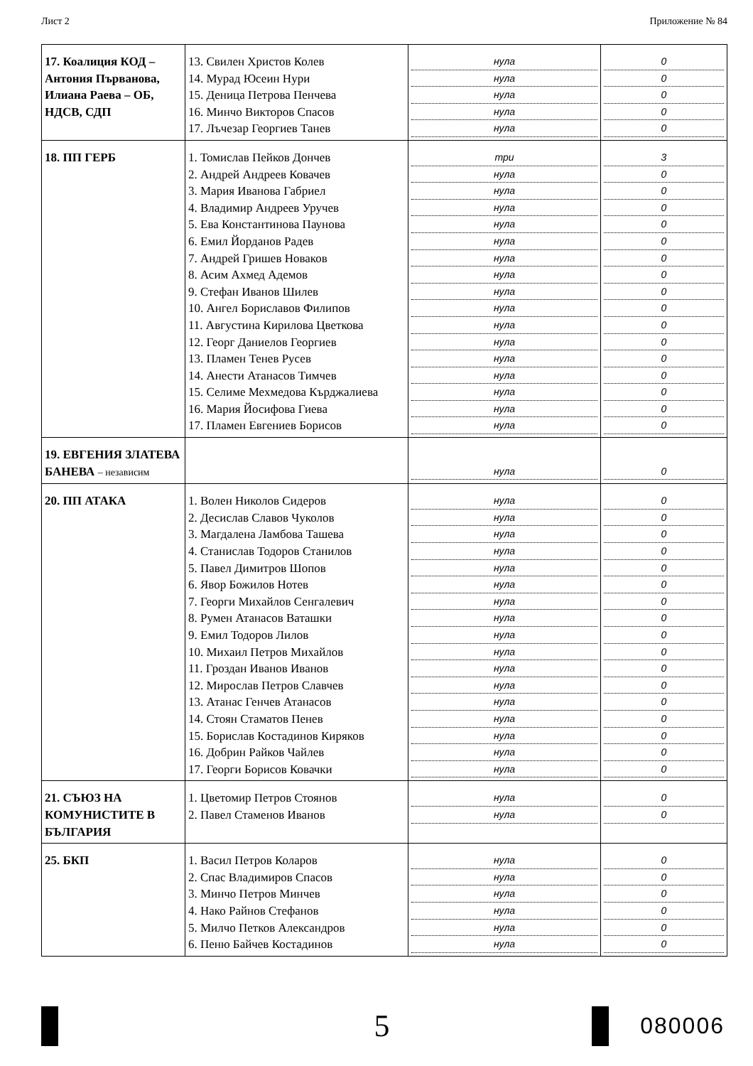Лист 2 Приложение № 84
| 17. Коалиция КОД – Антония Първанова, Илиана Раева – ОБ, НДСВ, СДП | 13. Свилен Христов Колев 14. Мурад Юсеин Нури 15. Деница Петрова Пенчева 16. Минчо Викторов Спасов 17. Лъчезар Георгиев Танев | нула нула нула нула нула | 0 0 0 0 0 |
| 18. ПП ГЕРБ | 1. Томислав Пейков Дончев 2. Андрей Андреев Ковачев 3. Мария Иванова Габриел 4. Владимир Андреев Уручев 5. Ева Константинова Паунова 6. Емил Йорданов Радев 7. Андрей Гришев Новаков 8. Асим Ахмед Адемов 9. Стефан Иванов Шилев 10. Ангел Бориславов Филипов 11. Августина Кирилова Цветкова 12. Георг Даниелов Георгиев 13. Пламен Тенев Русев 14. Анести Атанасов Тимчев 15. Селиме Мехмедова Кърджалиева 16. Мария Йосифова Гиева 17. Пламен Евгениев Борисов | три нула нула нула нула нула нула нула нула нула нула нула нула нула нула нула нула | 3 0 0 0 0 0 0 0 0 0 0 0 0 0 0 0 0 |
| 19. ЕВГЕНИЯ ЗЛАТЕВА БАНЕВА – независим | | нула | 0 |
| 20. ПП АТАКА | 1. Волен Николов Сидеров 2. Десислав Славов Чуколов 3. Магдалена Ламбова Ташева 4. Станислав Тодоров Станилов 5. Павел Димитров Шопов 6. Явор Божилов Нотев 7. Георги Михайлов Сенгалевич 8. Румен Атанасов Ваташки 9. Емил Тодоров Лилов 10. Михаил Петров Михайлов 11. Гроздан Иванов Иванов 12. Мирослав Петров Славчев 13. Атанас Генчев Атанасов 14. Стоян Стаматов Пенев 15. Борислав Костадинов Киряков 16. Добрин Райков Чайлев 17. Георги Борисов Ковачки | нула нула нула нула нула нула нула нула нула нула нула нула нула нула нула нула нула | 0 0 0 0 0 0 0 0 0 0 0 0 0 0 0 0 0 |
| 21. СЪЮЗ НА КОМУНИСТИТЕ В БЪЛГАРИЯ | 1. Цветомир Петров Стоянов 2. Павел Стаменов Иванов | нула нула | 0 0 |
| 25. БКП | 1. Васил Петров Коларов 2. Спас Владимиров Спасов 3. Минчо Петров Минчев 4. Нако Райнов Стефанов 5. Милчо Петков Александров 6. Пеню Байчев Костадинов | нула нула нула нула нула нула | 0 0 0 0 0 0 |
5
080006